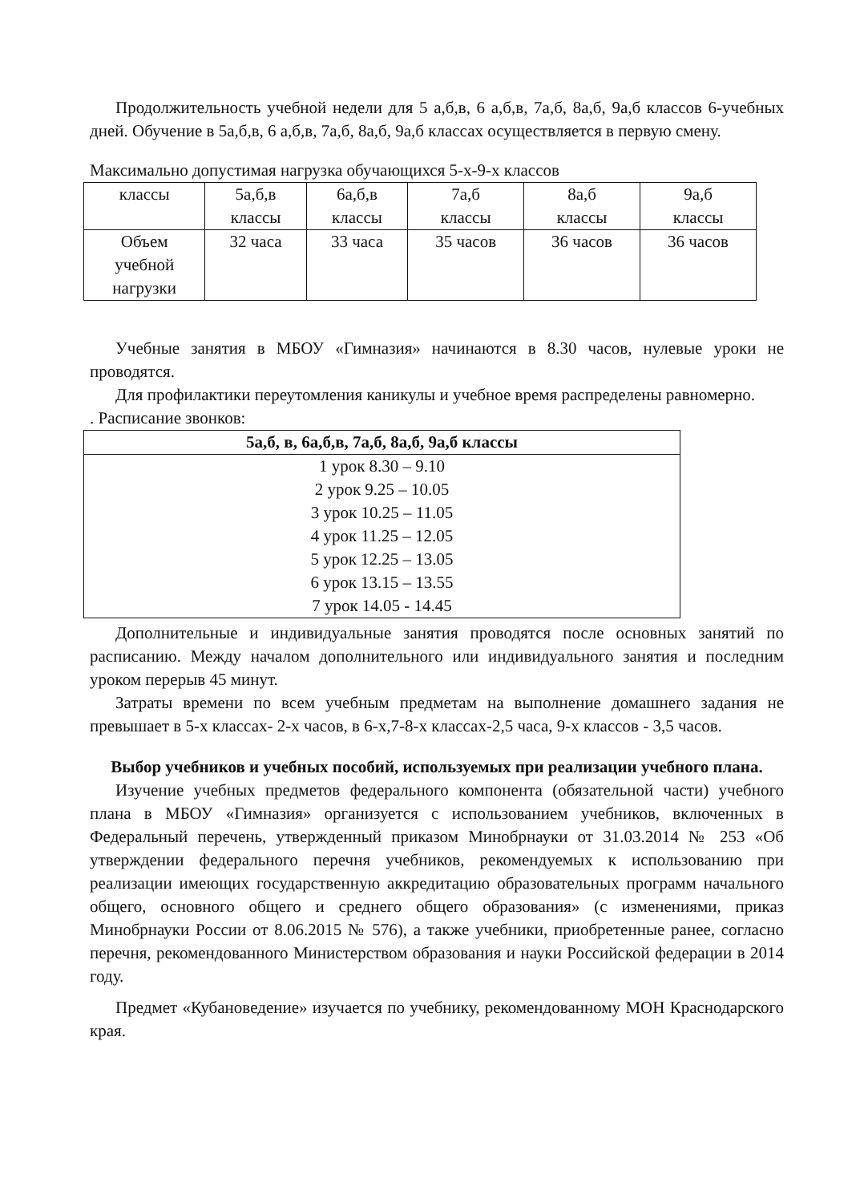Продолжительность учебной недели для 5 а,б,в, 6 а,б,в, 7а,б, 8а,б, 9а,б классов 6-учебных дней. Обучение в 5а,б,в, 6 а,б,в, 7а,б, 8а,б, 9а,б классах осуществляется в первую смену.
Максимально допустимая нагрузка обучающихся 5-х-9-х классов
| классы | 5а,б,в классы | 6а,б,в классы | 7а,б классы | 8а,б классы | 9а,б классы |
| Объем учебной нагрузки | 32 часа | 33 часа | 35 часов | 36 часов | 36 часов |
Учебные занятия в МБОУ «Гимназия» начинаются в 8.30 часов, нулевые уроки не проводятся.
Для профилактики переутомления каникулы и учебное время распределены равномерно.
. Расписание звонков:
| 5а,б, в, 6а,б,в, 7а,б, 8а,б, 9а,б классы |
| --- |
| 1 урок 8.30 – 9.10 2 урок 9.25 – 10.05 3 урок 10.25 – 11.05 4 урок 11.25 – 12.05 5 урок 12.25 – 13.05 6 урок 13.15 – 13.55 7 урок 14.05 - 14.45 |
Дополнительные и индивидуальные занятия проводятся после основных занятий по расписанию. Между началом дополнительного или индивидуального занятия и последним уроком перерыв 45 минут.
Затраты времени по всем учебным предметам на выполнение домашнего задания не превышает в 5-х классах- 2-х часов, в 6-х,7-8-х классах-2,5 часа, 9-х классов - 3,5 часов.
Выбор учебников и учебных пособий, используемых при реализации учебного плана.
Изучение учебных предметов федерального компонента (обязательной части) учебного плана в МБОУ «Гимназия» организуется с использованием учебников, включенных в Федеральный перечень, утвержденный приказом Минобрнауки от 31.03.2014 № 253 «Об утверждении федерального перечня учебников, рекомендуемых к использованию при реализации имеющих государственную аккредитацию образовательных программ начального общего, основного общего и среднего общего образования» (с изменениями, приказ Минобрнауки России от 8.06.2015 № 576), а также учебники, приобретенные ранее, согласно перечня, рекомендованного Министерством образования и науки Российской федерации в 2014 году.
Предмет «Кубановедение» изучается по учебнику, рекомендованному МОН Краснодарского края.